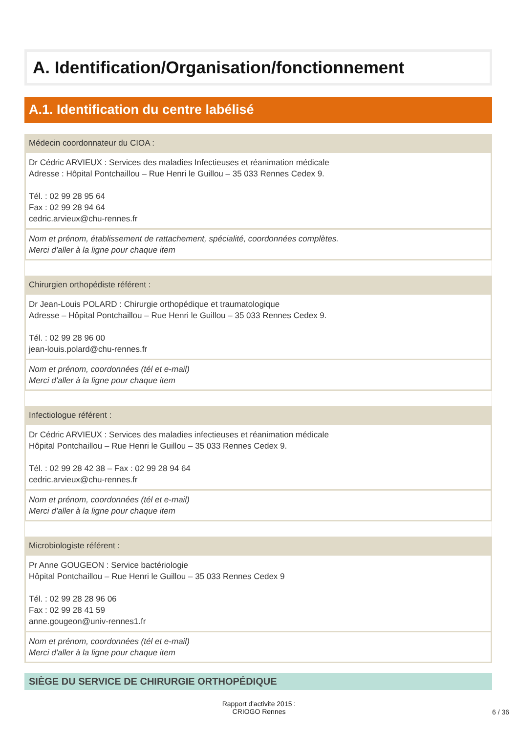A. Identification/Organisation/fonctionnement
A.1. Identification du centre labélisé
Médecin coordonnateur du CIOA :
Dr Cédric ARVIEUX : Services des maladies Infectieuses et réanimation médicale
Adresse : Hôpital Pontchaillou – Rue Henri le Guillou – 35 033 Rennes Cedex 9.
Tél. : 02 99 28 95 64
Fax : 02 99 28 94 64
cedric.arvieux@chu-rennes.fr
Nom et prénom, établissement de rattachement, spécialité, coordonnées complètes.
Merci d'aller à la ligne pour chaque item
Chirurgien orthopédiste référent :
Dr Jean-Louis POLARD : Chirurgie orthopédique et traumatologique
Adresse – Hôpital Pontchaillou – Rue Henri le Guillou – 35 033 Rennes Cedex 9.
Tél. : 02 99 28 96 00
jean-louis.polard@chu-rennes.fr
Nom et prénom, coordonnées (tél et e-mail)
Merci d'aller à la ligne pour chaque item
Infectiologue référent :
Dr Cédric ARVIEUX : Services des maladies infectieuses et réanimation médicale
Hôpital Pontchaillou – Rue Henri le Guillou – 35 033 Rennes Cedex 9.
Tél. : 02 99 28 42 38 – Fax : 02 99 28 94 64
cedric.arvieux@chu-rennes.fr
Nom et prénom, coordonnées (tél et e-mail)
Merci d'aller à la ligne pour chaque item
Microbiologiste référent :
Pr Anne GOUGEON : Service bactériologie
Hôpital Pontchaillou – Rue Henri le Guillou – 35 033 Rennes Cedex 9
Tél. : 02 99 28 28 96 06
Fax : 02 99 28 41 59
anne.gougeon@univ-rennes1.fr
Nom et prénom, coordonnées (tél et e-mail)
Merci d'aller à la ligne pour chaque item
SIÈGE DU SERVICE DE CHIRURGIE ORTHOPÉDIQUE
Rapport d'activite 2015 :
CRIOGO Rennes
6 / 36